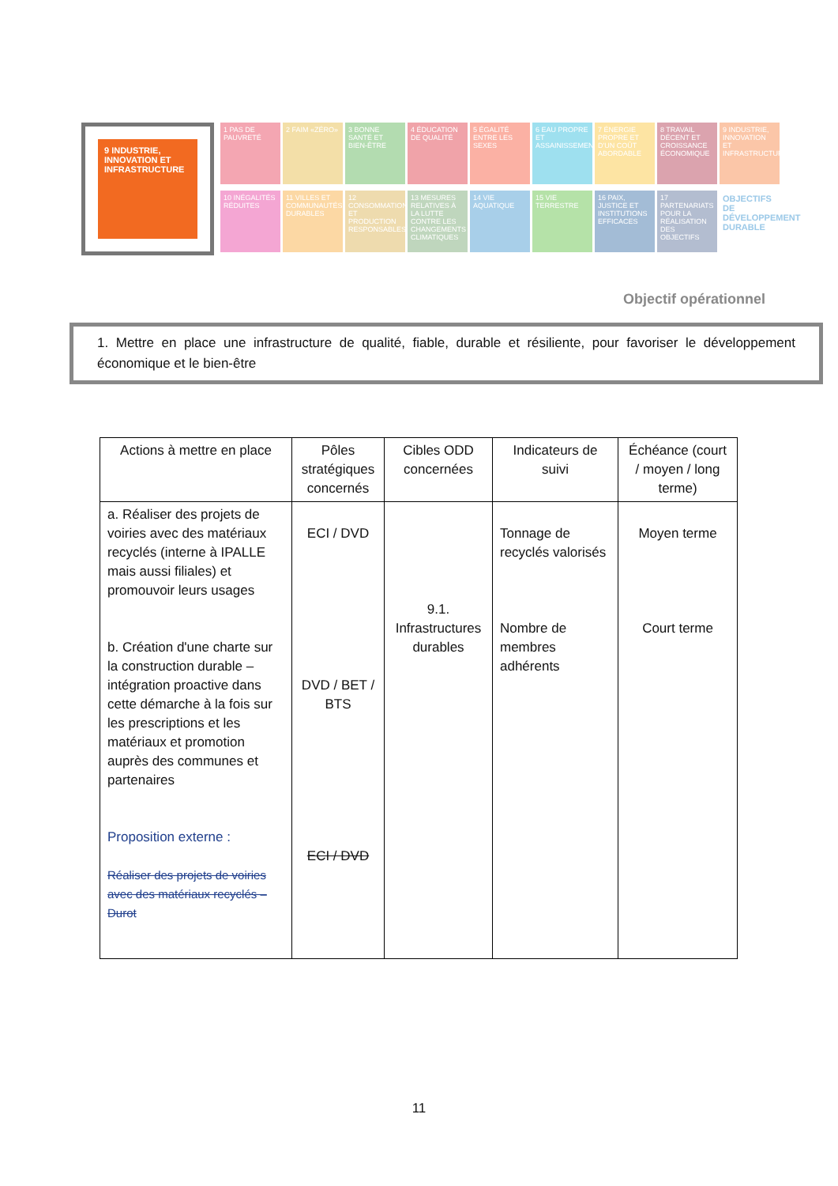9 INDUSTRIE, INNOVATION ET INFRASTRUCTURE
1 PAS DE PAUVRETÉ
2 FAIM «ZÉRO»
3 BONNE SANTÉ ET BIEN-ÊTRE
4 ÉDUCATION DE QUALITÉ
5 ÉGALITÉ ENTRE LES SEXES
6 EAU PROPRE ET ASSAINISSEMENT
7 ÉNERGIE PROPRE ET D'UN COÛT ABORDABLE
8 TRAVAIL DÉCENT ET CROISSANCE ÉCONOMIQUE
9 INDUSTRIE, INNOVATION ET INFRASTRUCTURE
10 INÉGALITÉS RÉDUITES
11 VILLES ET COMMUNAUTÉS DURABLES
12 CONSOMMATION ET PRODUCTION RESPONSABLES
13 MESURES RELATIVES À LA LUTTE CONTRE LES CHANGEMENTS CLIMATIQUES
14 VIE AQUATIQUE
15 VIE TERRESTRE
16 PAIX, JUSTICE ET INSTITUTIONS EFFICACES
17 PARTENARIATS POUR LA RÉALISATION DES OBJECTIFS
OBJECTIFS DE DÉVELOPPEMENT DURABLE
Objectif opérationnel
1. Mettre en place une infrastructure de qualité, fiable, durable et résiliente, pour favoriser le développement économique et le bien-être
| Actions à mettre en place | Pôles stratégiques concernés | Cibles ODD concernées | Indicateurs de suivi | Échéance (court / moyen / long terme) |
| --- | --- | --- | --- | --- |
| a. Réaliser des projets de voiries avec des matériaux recyclés (interne à IPALLE mais aussi filiales) et promouvoir leurs usages b. Création d'une charte sur la construction durable – intégration proactive dans cette démarche à la fois sur les prescriptions et les matériaux et promotion auprès des communes et partenaires Proposition externe : Réaliser des projets de voiries avec des matériaux recyclés – Durot | ECI / DVD DVD / BET / BTS ECI / DVD | 9.1. Infrastructures durables | Tonnage de recyclés valorisés Nombre de membres adhérents | Moyen terme Court terme |
11